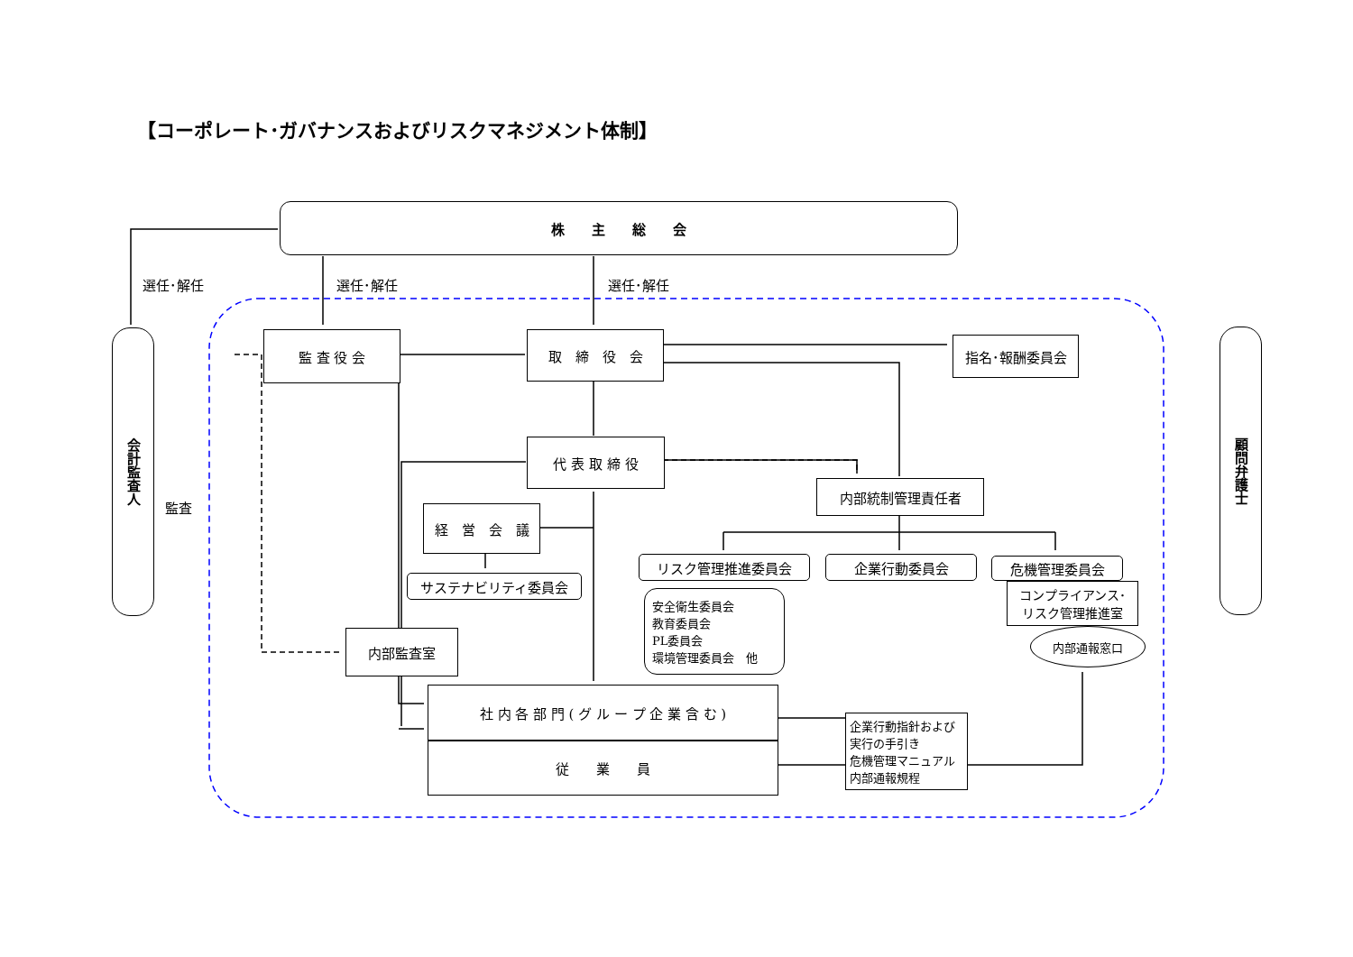【コーポレート･ガバナンスおよびリスクマネジメント体制】
株　　主　　総　　会
選任･解任 選任･解任 選任･解任
会計監査人
監査
顧問弁護士
監 査 役 会 取　締　役　会 指名･報酬委員会
代 表 取 締 役
内部統制管理責任者
経　営　会　議
サステナビリティ委員会
リスク管理推進委員会 企業行動委員会 危機管理委員会
安全衛生委員会
教育委員会
PL委員会
環境管理委員会　他
コンプライアンス･
リスク管理推進室
内部通報窓口
内部監査室
社 内 各 部 門 ( グ ル ー プ 企 業 含 む )
従　　業　　員
企業行動指針および
実行の手引き
危機管理マニュアル
内部通報規程